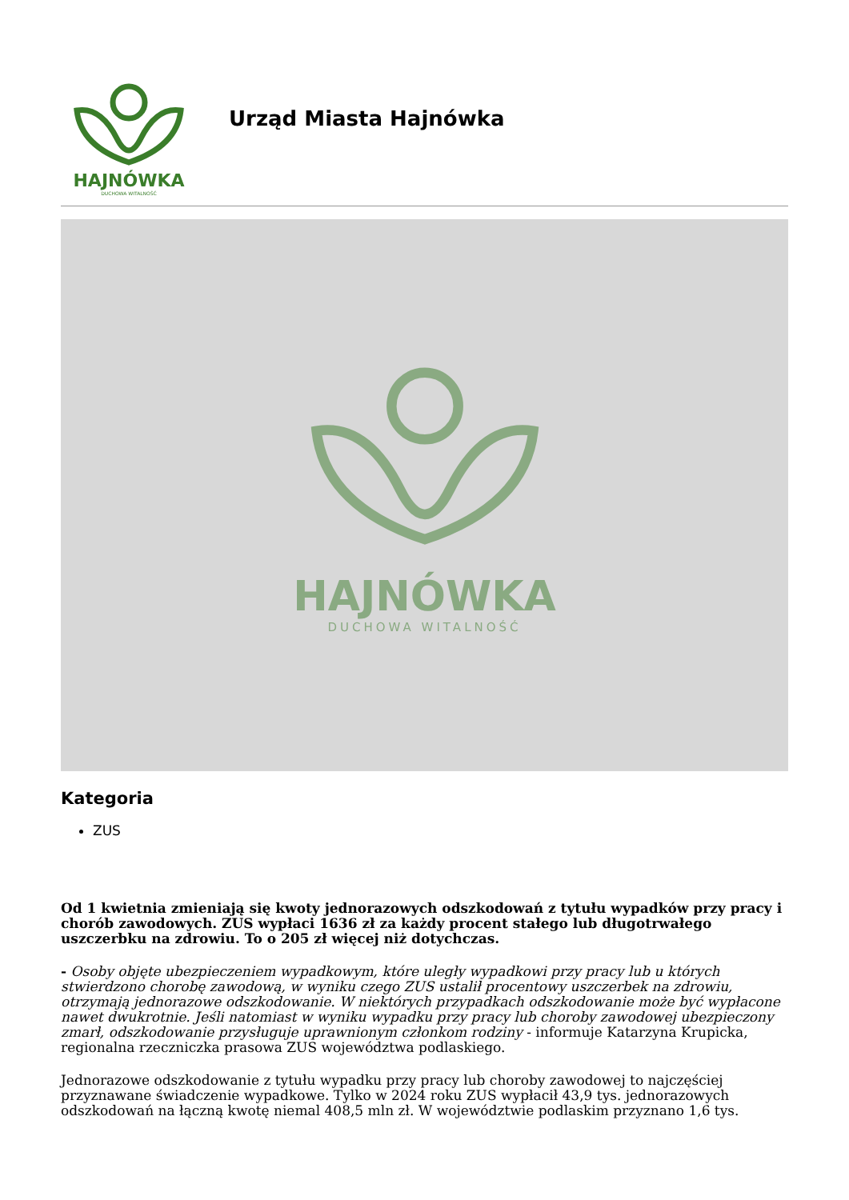HAJNÓWKA
DUCHOWA WITALNOŚĆ
Urząd Miasta Hajnówka
HAJNÓWKA
DUCHOWA WITALNOŚĆ
Kategoria
ZUS
Od 1 kwietnia zmieniają się kwoty jednorazowych odszkodowań z tytułu wypadków przy pracy i chorób zawodowych. ZUS wypłaci 1636 zł za każdy procent stałego lub długotrwałego uszczerbku na zdrowiu. To o 205 zł więcej niż dotychczas.
- Osoby objęte ubezpieczeniem wypadkowym, które uległy wypadkowi przy pracy lub u których stwierdzono chorobę zawodową, w wyniku czego ZUS ustalił procentowy uszczerbek na zdrowiu, otrzymają jednorazowe odszkodowanie. W niektórych przypadkach odszkodowanie może być wypłacone nawet dwukrotnie. Jeśli natomiast w wyniku wypadku przy pracy lub choroby zawodowej ubezpieczony zmarł, odszkodowanie przysługuje uprawnionym członkom rodziny - informuje Katarzyna Krupicka, regionalna rzeczniczka prasowa ZUS województwa podlaskiego.
Jednorazowe odszkodowanie z tytułu wypadku przy pracy lub choroby zawodowej to najczęściej przyznawane świadczenie wypadkowe. Tylko w 2024 roku ZUS wypłacił 43,9 tys. jednorazowych odszkodowań na łączną kwotę niemal 408,5 mln zł. W województwie podlaskim przyznano 1,6 tys.